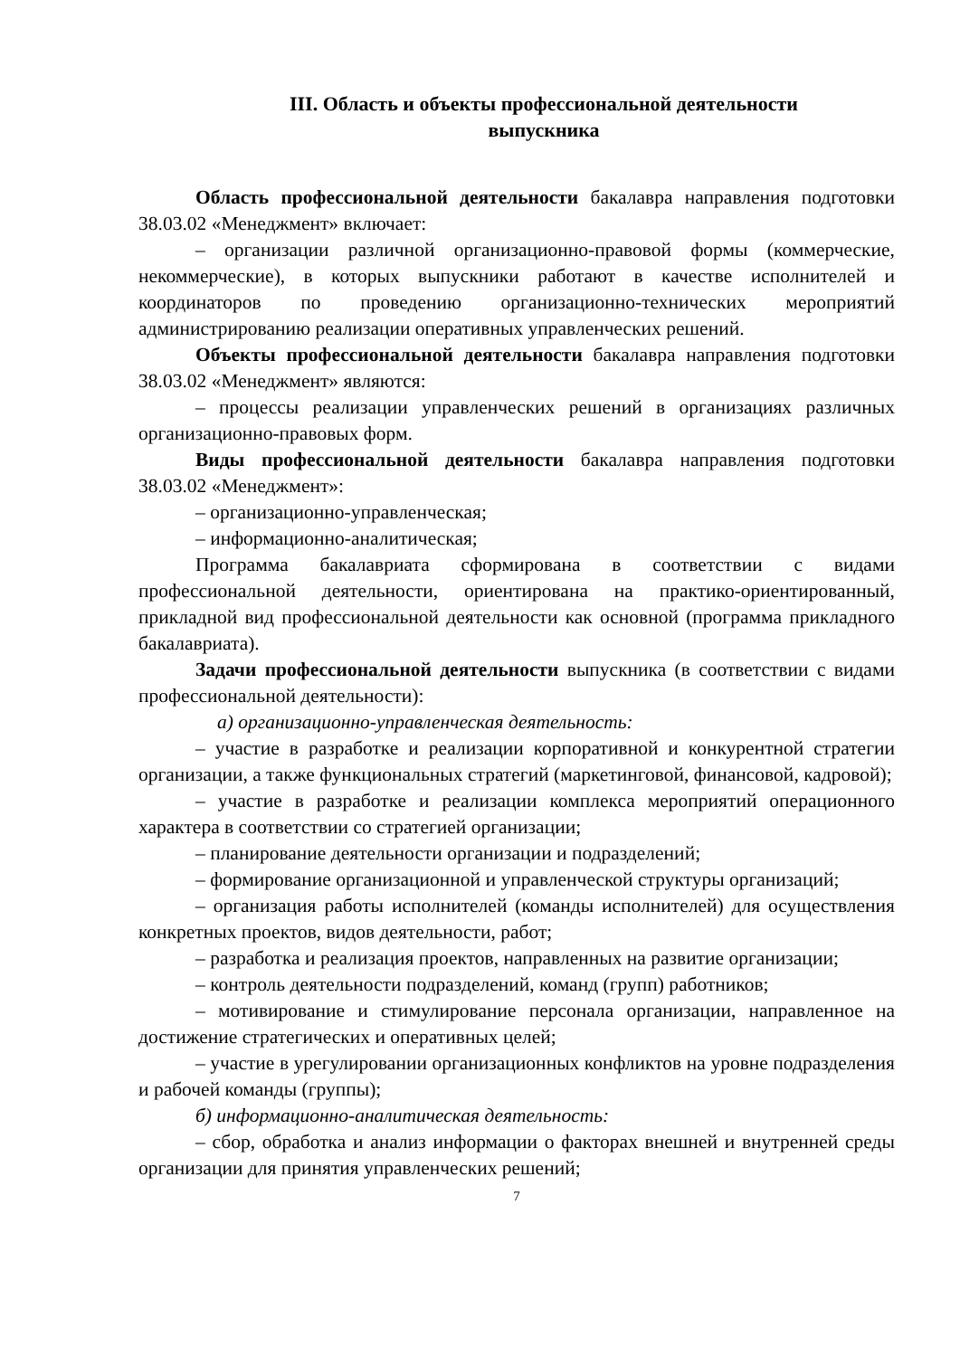III. Область и объекты профессиональной деятельности
выпускника
Область профессиональной деятельности бакалавра направления подготовки 38.03.02 «Менеджмент» включает:
– организации различной организационно-правовой формы (коммерческие, некоммерческие), в которых выпускники работают в качестве исполнителей и координаторов по проведению организационно-технических мероприятий администрированию реализации оперативных управленческих решений.
Объекты профессиональной деятельности бакалавра направления подготовки 38.03.02 «Менеджмент» являются:
– процессы реализации управленческих решений в организациях различных организационно-правовых форм.
Виды профессиональной деятельности бакалавра направления подготовки 38.03.02 «Менеджмент»:
– организационно-управленческая;
– информационно-аналитическая;
Программа бакалавриата сформирована в соответствии с видами профессиональной деятельности, ориентирована на практико-ориентированный, прикладной вид профессиональной деятельности как основной (программа прикладного бакалавриата).
Задачи профессиональной деятельности выпускника (в соответствии с видами профессиональной деятельности):
а) организационно-управленческая деятельность:
– участие в разработке и реализации корпоративной и конкурентной стратегии организации, а также функциональных стратегий (маркетинговой, финансовой, кадровой);
– участие в разработке и реализации комплекса мероприятий операционного характера в соответствии со стратегией организации;
– планирование деятельности организации и подразделений;
– формирование организационной и управленческой структуры организаций;
– организация работы исполнителей (команды исполнителей) для осуществления конкретных проектов, видов деятельности, работ;
– разработка и реализация проектов, направленных на развитие организации;
– контроль деятельности подразделений, команд (групп) работников;
– мотивирование и стимулирование персонала организации, направленное на достижение стратегических и оперативных целей;
– участие в урегулировании организационных конфликтов на уровне подразделения и рабочей команды (группы);
б) информационно-аналитическая деятельность:
– сбор, обработка и анализ информации о факторах внешней и внутренней среды организации для принятия управленческих решений;
7